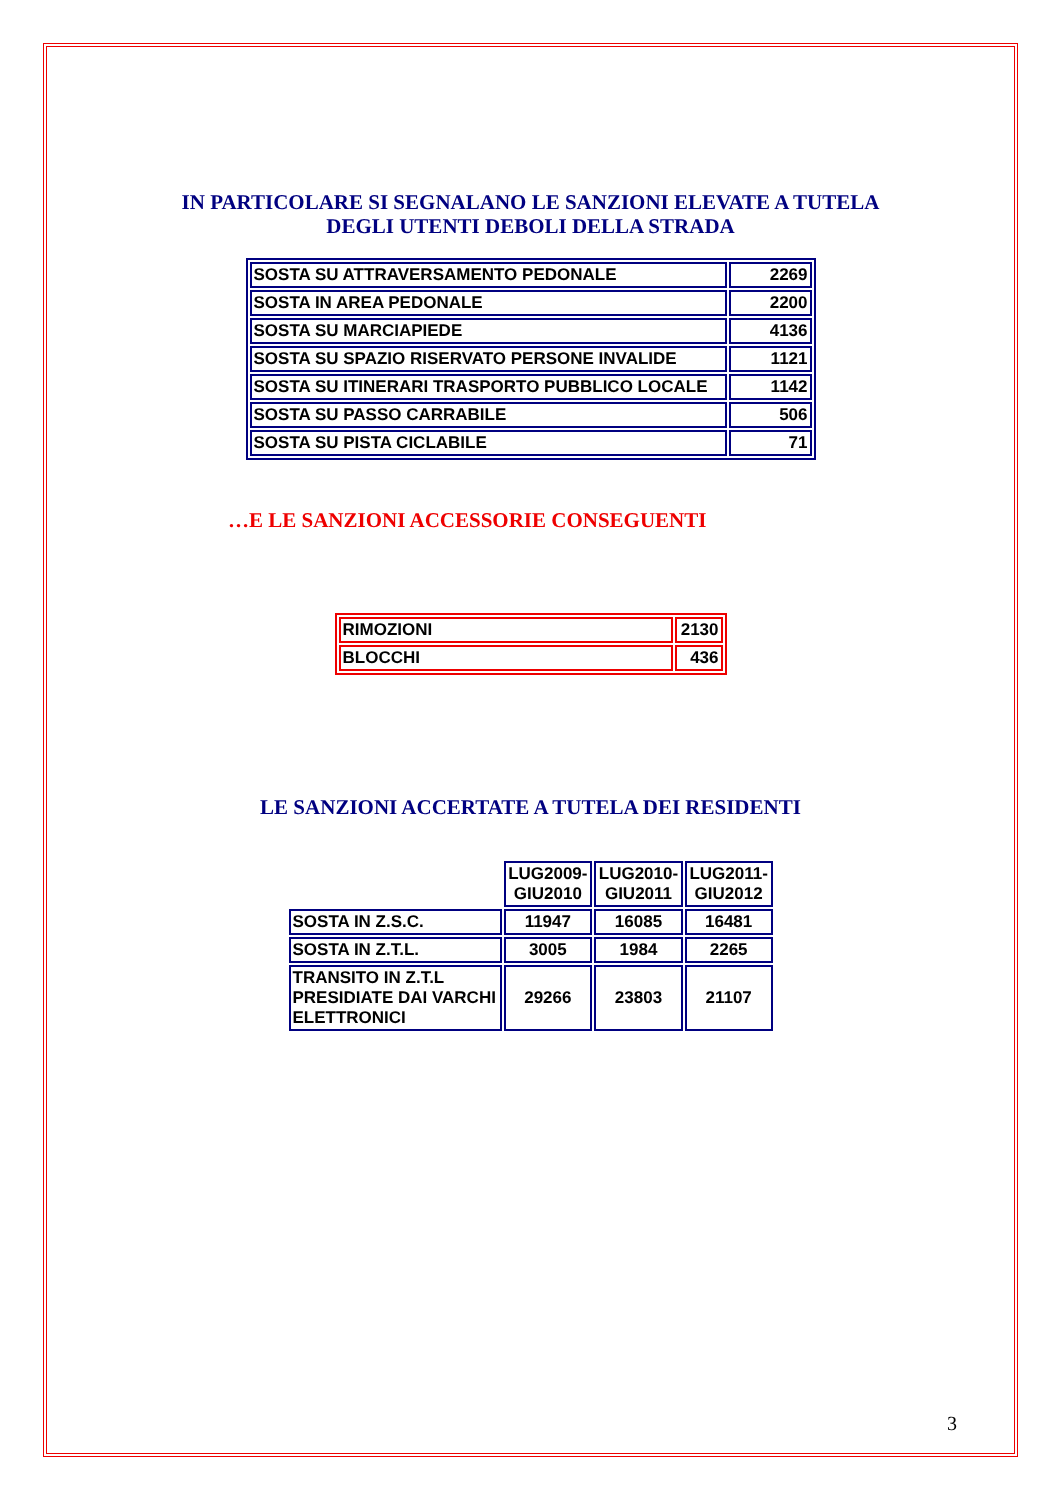IN PARTICOLARE SI SEGNALANO LE SANZIONI ELEVATE A TUTELA
DEGLI UTENTI DEBOLI DELLA STRADA
| SOSTA SU ATTRAVERSAMENTO PEDONALE | 2269 |
| SOSTA IN AREA PEDONALE | 2200 |
| SOSTA SU MARCIAPIEDE | 4136 |
| SOSTA SU SPAZIO RISERVATO PERSONE INVALIDE | 1121 |
| SOSTA SU ITINERARI TRASPORTO PUBBLICO LOCALE | 1142 |
| SOSTA SU PASSO CARRABILE | 506 |
| SOSTA SU PISTA CICLABILE | 71 |
…E LE SANZIONI ACCESSORIE CONSEGUENTI
| RIMOZIONI | 2130 |
| BLOCCHI | 436 |
LE SANZIONI ACCERTATE A TUTELA DEI RESIDENTI
| | LUG2009- GIU2010 | LUG2010- GIU2011 | LUG2011- GIU2012 |
| SOSTA IN Z.S.C. | 11947 | 16085 | 16481 |
| SOSTA IN Z.T.L. | 3005 | 1984 | 2265 |
| TRANSITO IN Z.T.L PRESIDIATE DAI VARCHI ELETTRONICI | 29266 | 23803 | 21107 |
3